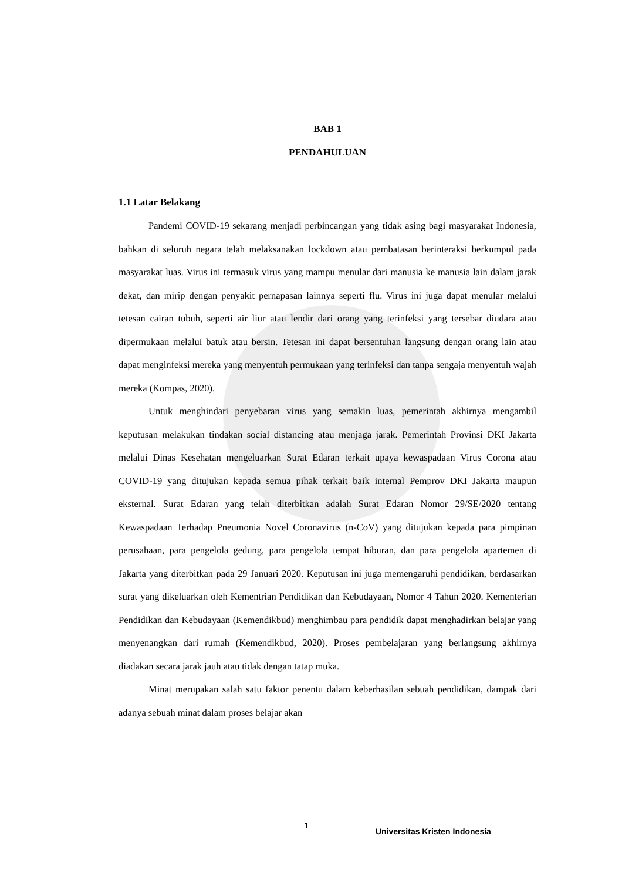BAB 1
PENDAHULUAN
1.1 Latar Belakang
Pandemi COVID-19 sekarang menjadi perbincangan yang tidak asing bagi masyarakat Indonesia, bahkan di seluruh negara telah melaksanakan lockdown atau pembatasan berinteraksi berkumpul pada masyarakat luas. Virus ini termasuk virus yang mampu menular dari manusia ke manusia lain dalam jarak dekat, dan mirip dengan penyakit pernapasan lainnya seperti flu. Virus ini juga dapat menular melalui tetesan cairan tubuh, seperti air liur atau lendir dari orang yang terinfeksi yang tersebar diudara atau dipermukaan melalui batuk atau bersin. Tetesan ini dapat bersentuhan langsung dengan orang lain atau dapat menginfeksi mereka yang menyentuh permukaan yang terinfeksi dan tanpa sengaja menyentuh wajah mereka (Kompas, 2020).
Untuk menghindari penyebaran virus yang semakin luas, pemerintah akhirnya mengambil keputusan melakukan tindakan social distancing atau menjaga jarak. Pemerintah Provinsi DKI Jakarta melalui Dinas Kesehatan mengeluarkan Surat Edaran terkait upaya kewaspadaan Virus Corona atau COVID-19 yang ditujukan kepada semua pihak terkait baik internal Pemprov DKI Jakarta maupun eksternal. Surat Edaran yang telah diterbitkan adalah Surat Edaran Nomor 29/SE/2020 tentang Kewaspadaan Terhadap Pneumonia Novel Coronavirus (n-CoV) yang ditujukan kepada para pimpinan perusahaan, para pengelola gedung, para pengelola tempat hiburan, dan para pengelola apartemen di Jakarta yang diterbitkan pada 29 Januari 2020. Keputusan ini juga memengaruhi pendidikan, berdasarkan surat yang dikeluarkan oleh Kementrian Pendidikan dan Kebudayaan, Nomor 4 Tahun 2020. Kementerian Pendidikan dan Kebudayaan (Kemendikbud) menghimbau para pendidik dapat menghadirkan belajar yang menyenangkan dari rumah (Kemendikbud, 2020). Proses pembelajaran yang berlangsung akhirnya diadakan secara jarak jauh atau tidak dengan tatap muka.
Minat merupakan salah satu faktor penentu dalam keberhasilan sebuah pendidikan, dampak dari adanya sebuah minat dalam proses belajar akan
1
Universitas Kristen Indonesia